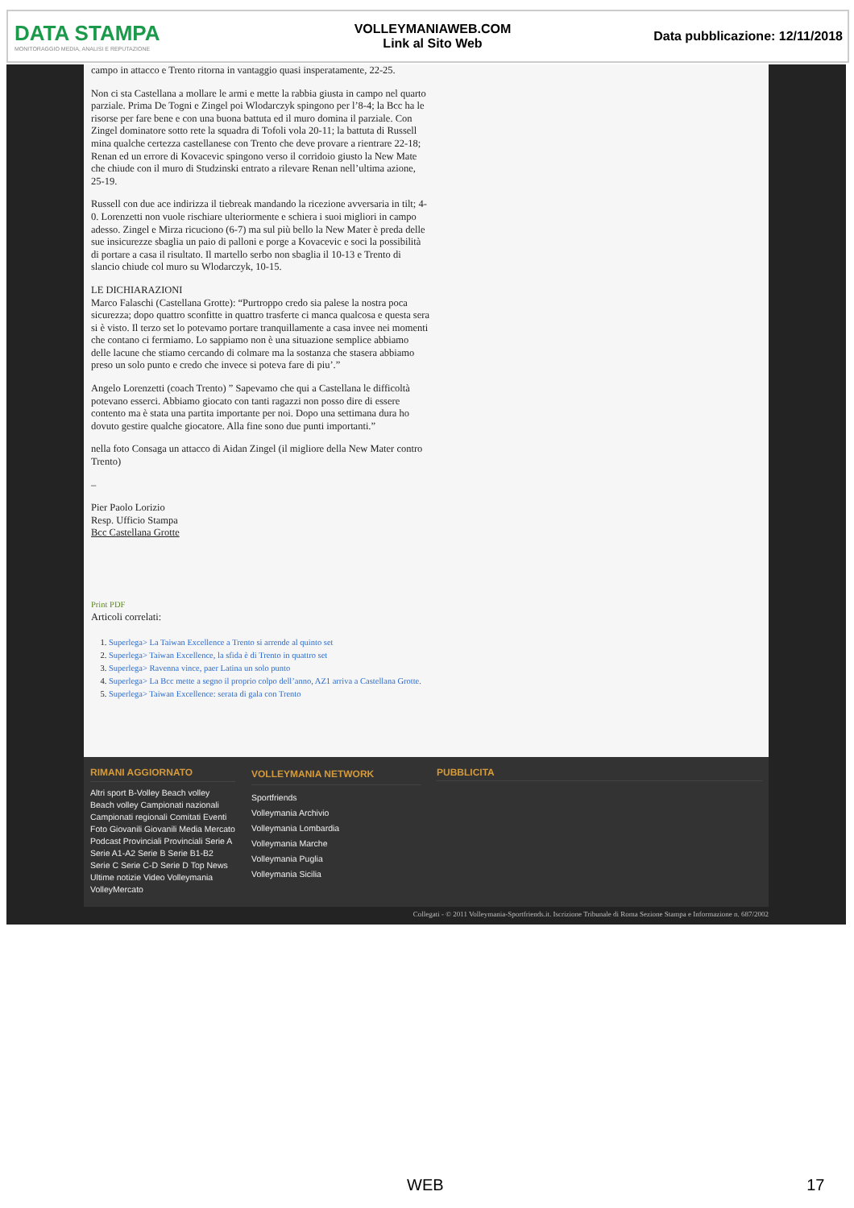DATA STAMPA
MONITORAGGIO MEDIA, ANALISI E REPUTAZIONE
VOLLEYMANIAWEB.COM
Link al Sito Web
Data pubblicazione: 12/11/2018
campo in attacco e Trento ritorna in vantaggio quasi insperatamente, 22-25.
Non ci sta Castellana a mollare le armi e mette la rabbia giusta in campo nel quarto parziale. Prima De Togni e Zingel poi Wlodarczyk spingono per l’8-4; la Bcc ha le risorse per fare bene e con una buona battuta ed il muro domina il parziale. Con Zingel dominatore sotto rete la squadra di Tofoli vola 20-11; la battuta di Russell mina qualche certezza castellanese con Trento che deve provare a rientrare 22-18; Renan ed un errore di Kovacevic spingono verso il corridoio giusto la New Mate che chiude con il muro di Studzinski entrato a rilevare Renan nell’ultima azione, 25-19.
Russell con due ace indirizza il tiebreak mandando la ricezione avversaria in tilt; 4-0. Lorenzetti non vuole rischiare ulteriormente e schiera i suoi migliori in campo adesso. Zingel e Mirza ricuciono (6-7) ma sul più bello la New Mater è preda delle sue insicurezze sbaglia un paio di palloni e porge a Kovacevic e soci la possibilità di portare a casa il risultato. Il martello serbo non sbaglia il 10-13 e Trento di slancio chiude col muro su Wlodarczyk, 10-15.
LE DICHIARAZIONI
Marco Falaschi (Castellana Grotte): “Purtroppo credo sia palese la nostra poca sicurezza; dopo quattro sconfitte in quattro trasferte ci manca qualcosa e questa sera si è visto. Il terzo set lo potevamo portare tranquillamente a casa invee nei momenti che contano ci fermiamo. Lo sappiamo non è una situazione semplice abbiamo delle lacune che stiamo cercando di colmare ma la sostanza che stasera abbiamo preso un solo punto e credo che invece si poteva fare di piu’.”
Angelo Lorenzetti (coach Trento) ” Sapevamo che qui a Castellana le difficoltà potevano esserci. Abbiamo giocato con tanti ragazzi non posso dire di essere contento ma è stata una partita importante per noi. Dopo una settimana dura ho dovuto gestire qualche giocatore. Alla fine sono due punti importanti.”
nella foto Consaga un attacco di Aidan Zingel (il migliore della New Mater contro Trento)
–
Pier Paolo Lorizio
Resp. Ufficio Stampa
Bcc Castellana Grotte
Print PDF
Articoli correlati:
1. Superlega> La Taiwan Excellence a Trento si arrende al quinto set
2. Superlega> Taiwan Excellence, la sfida è di Trento in quattro set
3. Superlega> Ravenna vince, paer Latina un solo punto
4. Superlega> La Bcc mette a segno il proprio colpo dell’anno, AZ1 arriva a Castellana Grotte.
5. Superlega> Taiwan Excellence: serata di gala con Trento
RIMANI AGGIORNATO
Altri sport B-Volley Beach volley Beach volley Campionati nazionali Campionati regionali Comitati Eventi Foto Giovanili Giovanili Media Mercato Podcast Provinciali Provinciali Serie A Serie A1-A2 Serie B Serie B1-B2 Serie C Serie C-D Serie D Top News Ultime notizie Video Volleymania VolleyMercato
VOLLEYMANIA NETWORK
Sportfriends
Volleymania Archivio
Volleymania Lombardia
Volleymania Marche
Volleymania Puglia
Volleymania Sicilia
PUBBLICITA
Collegati - © 2011 Volleymania-Sportfriends.it. Iscrizione Tribunale di Roma Sezione Stampa e Informazione n. 687/2002
WEB 17